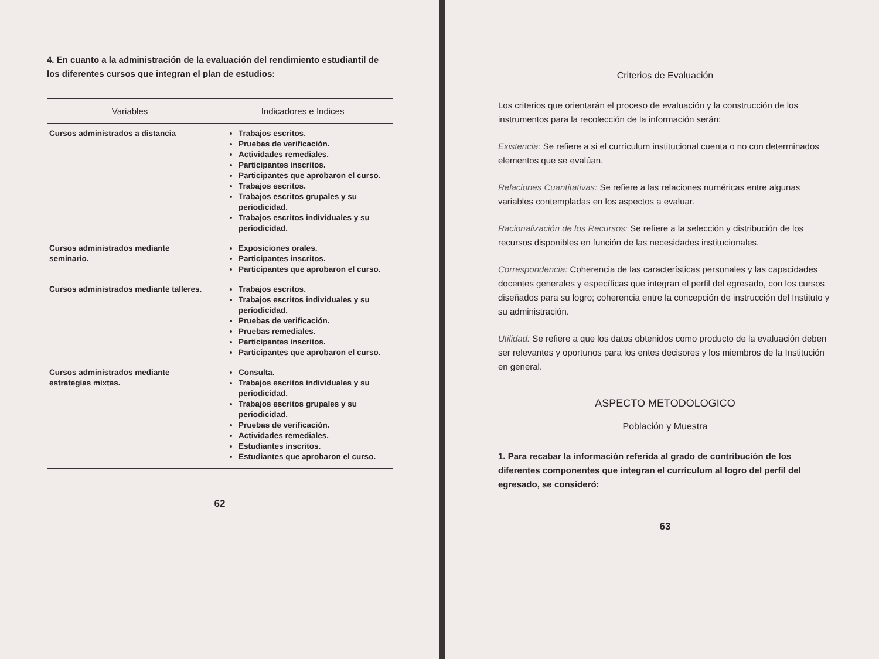4. En cuanto a la administración de la evaluación del rendimiento estudiantil de los diferentes cursos que integran el plan de estudios:
| Variables | Indicadores e Indices |
| --- | --- |
| Cursos administrados a distancia | Trabajos escritos. Pruebas de verificación. Actividades remediales. Participantes inscritos. Participantes que aprobaron el curso. Trabajos escritos. Trabajos escritos grupales y su periodicidad. Trabajos escritos individuales y su periodicidad. |
| Cursos administrados mediante seminario. | Exposiciones orales. Participantes inscritos. Participantes que aprobaron el curso. |
| Cursos administrados mediante talleres. | Trabajos escritos. Trabajos escritos individuales y su periodicidad. Pruebas de verificación. Pruebas remediales. Participantes inscritos. Participantes que aprobaron el curso. |
| Cursos administrados mediante estrategias mixtas. | Consulta. Trabajos escritos individuales y su periodicidad. Trabajos escritos grupales y su periodicidad. Pruebas de verificación. Actividades remediales. Estudiantes inscritos. Estudiantes que aprobaron el curso. |
62
Criterios de Evaluación
Los criterios que orientarán el proceso de evaluación y la construcción de los instrumentos para la recolección de la información serán:
Existencia: Se refiere a si el currículum institucional cuenta o no con determinados elementos que se evalúan.
Relaciones Cuantitativas: Se refiere a las relaciones numéricas entre algunas variables contempladas en los aspectos a evaluar.
Racionalización de los Recursos: Se refiere a la selección y distribución de los recursos disponibles en función de las necesidades institucionales.
Correspondencia: Coherencia de las características personales y las capacidades docentes generales y específicas que integran el perfil del egresado, con los cursos diseñados para su logro; coherencia entre la concepción de instrucción del Instituto y su administración.
Utilidad: Se refiere a que los datos obtenidos como producto de la evaluación deben ser relevantes y oportunos para los entes decisores y los miembros de la Institución en general.
ASPECTO METODOLOGICO
Población y Muestra
1. Para recabar la información referida al grado de contribución de los diferentes componentes que integran el currículum al logro del perfil del egresado, se consideró:
63